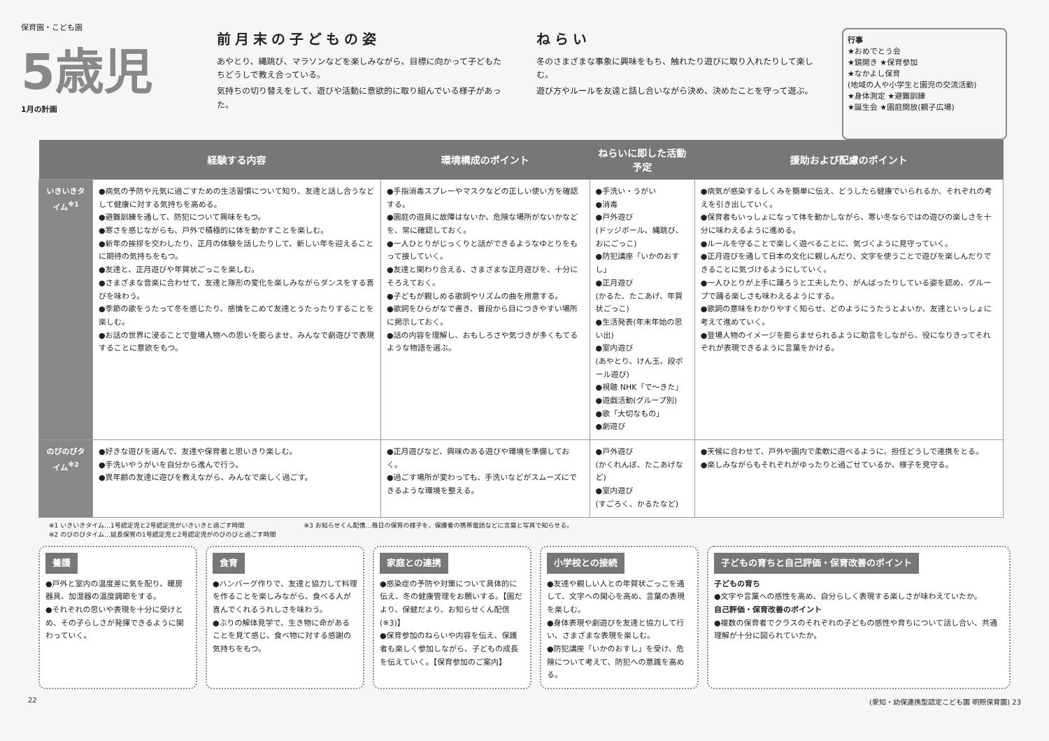保育園・こども園
5歳児
1月の計画
前月末の子どもの姿
あやとり、縄跳び、マラソンなどを楽しみながら、目標に向かって子どもたちどうしで教え合っている。
気持ちの切り替えをして、遊びや活動に意欲的に取り組んでいる様子があった。
ねらい
冬のさまざまな事象に興味をもち、触れたり遊びに取り入れたりして楽しむ。
遊び方やルールを友達と話し合いながら決め、決めたことを守って遊ぶ。
行事
★おめでとう会
★鏡開き ★保育参加
★なかよし保育
(地域の人や小学生と園児の交流活動)
★身体測定 ★避難訓練
★誕生会 ★園庭開放(親子広場)
| | 経験する内容 | 環境構成のポイント | ねらいに即した活動予定 | 援助および配慮のポイント |
| --- | --- | --- | --- | --- |
| いきいきタイム<sup>※1</sup> | ●病気の予防や元気に過ごすための生活習慣について知り、友達と話し合うなどして健康に対する気持ちを高める。 ●避難訓練を通して、防犯について興味をもつ。 ●寒さを感じながらも、戸外で積極的に体を動かすことを楽しむ。 ●新年の挨拶を交わしたり、正月の体験を話したりして、新しい年を迎えることに期待の気持ちをもつ。 ●友達と、正月遊びや年賀状ごっこを楽しむ。 ●さまざまな音楽に合わせて、友達と隊形の変化を楽しみながらダンスをする喜びを味わう。 ●季節の歌をうたって冬を感じたり、感情をこめて友達とうたったりすることを楽しむ。 ●お話の世界に浸ることで登場人物への思いを膨らませ、みんなで劇遊びで表現することに意欲をもつ。 | ●手指消毒スプレーやマスクなどの正しい使い方を確認する。 ●園庭の遊具に故障はないか、危険な場所がないかなどを、常に確認しておく。 ●一人ひとりがじっくりと話ができるようなゆとりをもって接していく。 ●友達と関わり合える、さまざまな正月遊びを、十分にそろえておく。 ●子どもが親しめる歌詞やリズムの曲を用意する。 ●歌詞をひらがなで書き、普段から目につきやすい場所に掲示しておく。 ●話の内容を理解し、おもしろさや気づきが多くもてるような物語を選ぶ。 | ●手洗い・うがい ●消毒 ●戸外遊び (ドッジボール、縄跳び、おにごっこ) ●防犯講座「いかのおすし」 ●正月遊び (かるた、たこあげ、年賀状ごっこ) ●生活発表(年末年始の思い出) ●室内遊び (あやとり、けん玉、段ボール遊び) ●視聴 NHK「で～きた」 ●遊戯活動(グループ別) ●歌「大切なもの」 ●劇遊び | ●病気が感染するしくみを簡単に伝え、どうしたら健康でいられるか、それぞれの考えを引き出していく。 ●保育者もいっしょになって体を動かしながら、寒い冬ならではの遊びの楽しさを十分に味わえるように進める。 ●ルールを守ることで楽しく遊べることに、気づくように見守っていく。 ●正月遊びを通して日本の文化に親しんだり、文字を使うことで遊びを楽しんだりできることに気づけるようにしていく。 ●一人ひとりが上手に踊ろうと工夫したり、がんばったりしている姿を認め、グループで踊る楽しさも味わえるようにする。 ●歌詞の意味をわかりやすく知らせ、どのようにうたうとよいか、友達といっしょに考えて進めていく。 ●登場人物のイメージを膨らませられるように助言をしながら、役になりきってそれぞれが表現できるように言葉をかける。 |
| のびのびタイム<sup>※2</sup> | ●好きな遊びを選んで、友達や保育者と思いきり楽しむ。 ●手洗いやうがいを自分から進んで行う。 ●異年齢の友達に遊びを教えながら、みんなで楽しく過ごす。 | ●正月遊びなど、興味のある遊びや環境を準備しておく。 ●過ごす場所が変わっても、手洗いなどがスムーズにできるような環境を整える。 | ●戸外遊び (かくれんぼ、たこあげなど) ●室内遊び (すごろく、かるたなど) | ●天候に合わせて、戸外や園内で柔軟に遊べるように、担任どうしで連携をとる。 ●楽しみながらもそれぞれがゆったりと過ごせているか、様子を見守る。 |
※1 いきいきタイム…1号認定児と2号認定児がいきいきと過ごす時間
※2 のびのびタイム…延長保育の1号認定児と2号認定児がのびのびと過ごす時間
※3 お知らせくん配信…毎日の保育の様子を、保護者の携帯電話などに言葉と写真で知らせる。
養護
●戸外と室内の温度差に気を配り、暖房器具、加湿器の温度調節をする。
●それぞれの思いや表現を十分に受けとめ、その子らしさが発揮できるように関わっていく。
食育
●ハンバーグ作りで、友達と協力して料理を作ることを楽しみながら、食べる人が喜んでくれるうれしさを味わう。
●ぶりの解体見学で、生き物に命があることを見て感じ、食べ物に対する感謝の気持ちをもつ。
家庭との連携
●感染症の予防や対策について具体的に伝え、冬の健康管理をお願いする。【園だより、保健だより、お知らせくん配信(※3)】
●保育参加のねらいや内容を伝え、保護者も楽しく参加しながら、子どもの成長を伝えていく。【保育参加のご案内】
小学校との接続
●友達や親しい人との年賀状ごっこを通して、文字への関心を高め、言葉の表現を楽しむ。
●身体表現や劇遊びを友達と協力して行い、さまざまな表現を楽しむ。
●防犯講座「いかのおすし」を受け、危険について考えて、防犯への意識を高める。
子どもの育ちと自己評価・保育改善のポイント
子どもの育ち
●文字や言葉への感性を高め、自分らしく表現する楽しさが味わえていたか。
自己評価・保育改善のポイント
●複数の保育者でクラスのそれぞれの子どもの感性や育ちについて話し合い、共通理解が十分に図られていたか。
22 (愛知・幼保連携型認定こども園 明照保育園) 23